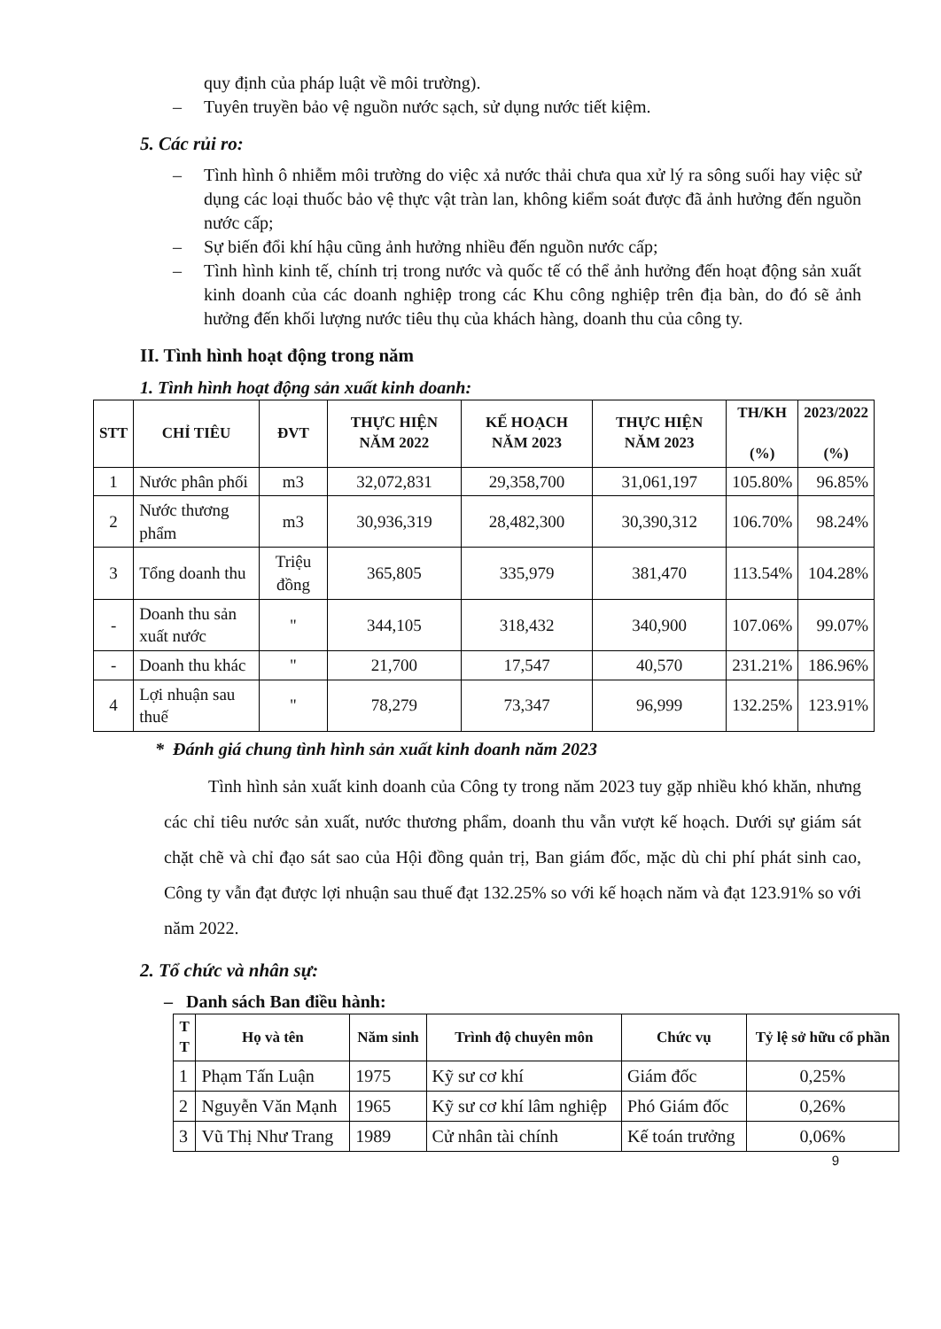quy định của pháp luật về môi trường).
– Tuyên truyền bảo vệ nguồn nước sạch, sử dụng nước tiết kiệm.
5. Các rủi ro:
– Tình hình ô nhiễm môi trường do việc xả nước thải chưa qua xử lý ra sông suối hay việc sử dụng các loại thuốc bảo vệ thực vật tràn lan, không kiểm soát được đã ảnh hưởng đến nguồn nước cấp;
– Sự biến đổi khí hậu cũng ảnh hưởng nhiều đến nguồn nước cấp;
– Tình hình kinh tế, chính trị trong nước và quốc tế có thể ảnh hưởng đến hoạt động sản xuất kinh doanh của các doanh nghiệp trong các Khu công nghiệp trên địa bàn, do đó sẽ ảnh hưởng đến khối lượng nước tiêu thụ của khách hàng, doanh thu của công ty.
II. Tình hình hoạt động trong năm
1. Tình hình hoạt động sản xuất kinh doanh:
| STT | CHỈ TIÊU | ĐVT | THỰC HIỆN NĂM 2022 | KẾ HOẠCH NĂM 2023 | THỰC HIỆN NĂM 2023 | TH/KH (%) | 2023/2022 (%) |
| --- | --- | --- | --- | --- | --- | --- | --- |
| 1 | Nước phân phối | m3 | 32,072,831 | 29,358,700 | 31,061,197 | 105.80% | 96.85% |
| 2 | Nước thương phẩm | m3 | 30,936,319 | 28,482,300 | 30,390,312 | 106.70% | 98.24% |
| 3 | Tổng doanh thu | Triệu đồng | 365,805 | 335,979 | 381,470 | 113.54% | 104.28% |
| - | Doanh thu sản xuất nước | " | 344,105 | 318,432 | 340,900 | 107.06% | 99.07% |
| - | Doanh thu khác | " | 21,700 | 17,547 | 40,570 | 231.21% | 186.96% |
| 4 | Lợi nhuận sau thuế | " | 78,279 | 73,347 | 96,999 | 132.25% | 123.91% |
* Đánh giá chung tình hình sản xuất kinh doanh năm 2023
Tình hình sản xuất kinh doanh của Công ty trong năm 2023 tuy gặp nhiều khó khăn, nhưng các chỉ tiêu nước sản xuất, nước thương phẩm, doanh thu vẫn vượt kế hoạch. Dưới sự giám sát chặt chẽ và chỉ đạo sát sao của Hội đồng quản trị, Ban giám đốc, mặc dù chi phí phát sinh cao, Công ty vẫn đạt được lợi nhuận sau thuế đạt 132.25% so với kế hoạch năm và đạt 123.91% so với năm 2022.
2. Tổ chức và nhân sự:
– Danh sách Ban điều hành:
| T T | Họ và tên | Năm sinh | Trình độ chuyên môn | Chức vụ | Tỷ lệ sở hữu cổ phần |
| --- | --- | --- | --- | --- | --- |
| 1 | Phạm Tấn Luận | 1975 | Kỹ sư cơ khí | Giám đốc | 0,25% |
| 2 | Nguyễn Văn Mạnh | 1965 | Kỹ sư cơ khí lâm nghiệp | Phó Giám đốc | 0,26% |
| 3 | Vũ Thị Như Trang | 1989 | Cử nhân tài chính | Kế toán trưởng | 0,06% |
9